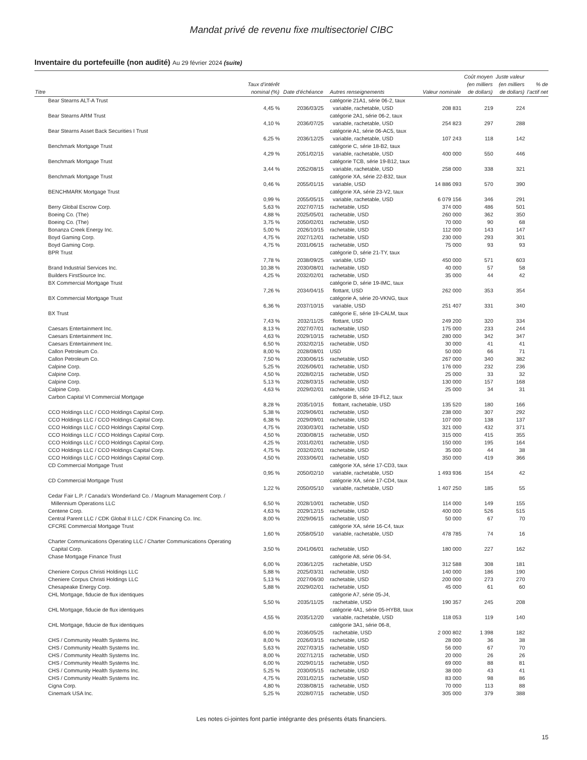Mandat privé de revenu fixe multisectoriel CIBC
Inventaire du portefeuille (non audité) Au 29 février 2024 (suite)
| Titre | Taux d’intérêt nominal (%) | Date d’échéance | Autres renseignements | Valeur nominale | Coût moyen (en milliers de dollars) | Juste valeur (en milliers de dollars) | % de l’actif net |
| --- | --- | --- | --- | --- | --- | --- | --- |
| Bear Stearns ALT-A Trust | 4,45 % | 2036/03/25 | catégorie 21A1, série 06-2, taux variable, rachetable, USD | 208 831 | 219 | 224 | |
| Bear Stearns ARM Trust | 4,10 % | 2036/07/25 | catégorie 2A1, série 06-2, taux variable, rachetable, USD | 254 823 | 297 | 288 | |
| Bear Stearns Asset Back Securities I Trust | 6,25 % | 2036/12/25 | catégorie A1, série 06-AC5, taux variable, rachetable, USD | 107 243 | 118 | 142 | |
| Benchmark Mortgage Trust | 4,29 % | 2051/02/15 | catégorie C, série 18-B2, taux variable, rachetable, USD | 400 000 | 550 | 446 | |
| Benchmark Mortgage Trust | 3,44 % | 2052/08/15 | catégorie TCB, série 19-B12, taux variable, rachetable, USD | 258 000 | 338 | 321 | |
| Benchmark Mortgage Trust | 0,46 % | 2055/01/15 | catégorie XA, série 22-B32, taux variable, USD | 14 886 093 | 570 | 390 | |
| BENCHMARK Mortgage Trust | 0,99 % | 2055/05/15 | catégorie XA, série 23-V2, taux variable, rachetable, USD | 6 079 156 | 346 | 291 | |
| Berry Global Escrow Corp. | 5,63 % | 2027/07/15 | rachetable, USD | 374 000 | 486 | 501 | |
| Boeing Co. (The) | 4,88 % | 2025/05/01 | rachetable, USD | 260 000 | 362 | 350 | |
| Boeing Co. (The) | 3,75 % | 2050/02/01 | rachetable, USD | 70 000 | 90 | 68 | |
| Bonanza Creek Energy Inc. | 5,00 % | 2026/10/15 | rachetable, USD | 112 000 | 143 | 147 | |
| Boyd Gaming Corp. | 4,75 % | 2027/12/01 | rachetable, USD | 230 000 | 293 | 301 | |
| Boyd Gaming Corp. | 4,75 % | 2031/06/15 | rachetable, USD | 75 000 | 93 | 93 | |
| BPR Trust | 7,78 % | 2038/09/25 | catégorie D, série 21-TY, taux variable, USD | 450 000 | 571 | 603 | |
| Brand Industrial Services Inc. | 10,38 % | 2030/08/01 | rachetable, USD | 40 000 | 57 | 58 | |
| Builders FirstSource Inc. | 4,25 % | 2032/02/01 | rachetable, USD | 35 000 | 44 | 42 | |
| BX Commercial Mortgage Trust | 7,26 % | 2034/04/15 | catégorie D, série 19-IMC, taux flottant, USD | 262 000 | 353 | 354 | |
| BX Commercial Mortgage Trust | 6,36 % | 2037/10/15 | catégorie A, série 20-VKNG, taux variable, USD | 251 407 | 331 | 340 | |
| BX Trust | 7,43 % | 2032/11/25 | catégorie E, série 19-CALM, taux flottant, USD | 249 200 | 320 | 334 | |
| Caesars Entertainment Inc. | 8,13 % | 2027/07/01 | rachetable, USD | 175 000 | 233 | 244 | |
| Caesars Entertainment Inc. | 4,63 % | 2029/10/15 | rachetable, USD | 280 000 | 342 | 347 | |
| Caesars Entertainment Inc. | 6,50 % | 2032/02/15 | rachetable, USD | 30 000 | 41 | 41 | |
| Callon Petroleum Co. | 8,00 % | 2028/08/01 | USD | 50 000 | 66 | 71 | |
| Callon Petroleum Co. | 7,50 % | 2030/06/15 | rachetable, USD | 267 000 | 340 | 382 | |
| Calpine Corp. | 5,25 % | 2026/06/01 | rachetable, USD | 176 000 | 232 | 236 | |
| Calpine Corp. | 4,50 % | 2028/02/15 | rachetable, USD | 25 000 | 33 | 32 | |
| Calpine Corp. | 5,13 % | 2028/03/15 | rachetable, USD | 130 000 | 157 | 168 | |
| Calpine Corp. | 4,63 % | 2029/02/01 | rachetable, USD | 25 000 | 34 | 31 | |
| Carbon Capital VI Commercial Mortgage | 8,28 % | 2035/10/15 | catégorie B, série 19-FL2, taux flottant, rachetable, USD | 135 520 | 180 | 166 | |
| CCO Holdings LLC / CCO Holdings Capital Corp. | 5,38 % | 2029/06/01 | rachetable, USD | 238 000 | 307 | 292 | |
| CCO Holdings LLC / CCO Holdings Capital Corp. | 6,38 % | 2029/09/01 | rachetable, USD | 107 000 | 138 | 137 | |
| CCO Holdings LLC / CCO Holdings Capital Corp. | 4,75 % | 2030/03/01 | rachetable, USD | 321 000 | 432 | 371 | |
| CCO Holdings LLC / CCO Holdings Capital Corp. | 4,50 % | 2030/08/15 | rachetable, USD | 315 000 | 415 | 355 | |
| CCO Holdings LLC / CCO Holdings Capital Corp. | 4,25 % | 2031/02/01 | rachetable, USD | 150 000 | 195 | 164 | |
| CCO Holdings LLC / CCO Holdings Capital Corp. | 4,75 % | 2032/02/01 | rachetable, USD | 35 000 | 44 | 38 | |
| CCO Holdings LLC / CCO Holdings Capital Corp. | 4,50 % | 2033/06/01 | rachetable, USD | 350 000 | 419 | 366 | |
| CD Commercial Mortgage Trust | 0,95 % | 2050/02/10 | catégorie XA, série 17-CD3, taux variable, rachetable, USD | 1 493 936 | 154 | 42 | |
| CD Commercial Mortgage Trust | 1,22 % | 2050/05/10 | catégorie XA, série 17-CD4, taux variable, rachetable, USD | 1 407 250 | 185 | 55 | |
| Cedar Fair L.P. / Canada’s Wonderland Co. / Magnum Management Corp. / Millennium Operations LLC | 6,50 % | 2028/10/01 | rachetable, USD | 114 000 | 149 | 155 | |
| Centene Corp. | 4,63 % | 2029/12/15 | rachetable, USD | 400 000 | 526 | 515 | |
| Central Parent LLC / CDK Global II LLC / CDK Financing Co. Inc. | 8,00 % | 2029/06/15 | rachetable, USD | 50 000 | 67 | 70 | |
| CFCRE Commercial Mortgage Trust | 1,60 % | 2058/05/10 | catégorie XA, série 16-C4, taux variable, rachetable, USD | 478 785 | 74 | 16 | |
| Charter Communications Operating LLC / Charter Communications Operating Capital Corp. | 3,50 % | 2041/06/01 | rachetable, USD | 180 000 | 227 | 162 | |
| Chase Mortgage Finance Trust | 6,00 % | 2036/12/25 | catégorie A8, série 06-S4, rachetable, USD | 312 588 | 308 | 181 | |
| Cheniere Corpus Christi Holdings LLC | 5,88 % | 2025/03/31 | rachetable, USD | 140 000 | 186 | 190 | |
| Cheniere Corpus Christi Holdings LLC | 5,13 % | 2027/06/30 | rachetable, USD | 200 000 | 273 | 270 | |
| Chesapeake Energy Corp. | 5,88 % | 2029/02/01 | rachetable, USD | 45 000 | 61 | 60 | |
| CHL Mortgage, fiducie de flux identiques | 5,50 % | 2035/11/25 | catégorie A7, série 05-J4, rachetable, USD | 190 357 | 245 | 208 | |
| CHL Mortgage, fiducie de flux identiques | 4,55 % | 2035/12/20 | catégorie 4A1, série 05-HYB8, taux variable, rachetable, USD | 118 053 | 119 | 140 | |
| CHL Mortgage, fiducie de flux identiques | 6,00 % | 2036/05/25 | catégorie 3A1, série 06-8, rachetable, USD | 2 000 802 | 1 398 | 182 | |
| CHS / Community Health Systems Inc. | 8,00 % | 2026/03/15 | rachetable, USD | 28 000 | 36 | 38 | |
| CHS / Community Health Systems Inc. | 5,63 % | 2027/03/15 | rachetable, USD | 56 000 | 67 | 70 | |
| CHS / Community Health Systems Inc. | 8,00 % | 2027/12/15 | rachetable, USD | 20 000 | 26 | 26 | |
| CHS / Community Health Systems Inc. | 6,00 % | 2029/01/15 | rachetable, USD | 69 000 | 88 | 81 | |
| CHS / Community Health Systems Inc. | 5,25 % | 2030/05/15 | rachetable, USD | 38 000 | 43 | 41 | |
| CHS / Community Health Systems Inc. | 4,75 % | 2031/02/15 | rachetable, USD | 83 000 | 98 | 86 | |
| Cigna Corp. | 4,80 % | 2038/08/15 | rachetable, USD | 70 000 | 113 | 88 | |
| Cinemark USA Inc. | 5,25 % | 2028/07/15 | rachetable, USD | 305 000 | 379 | 388 | |
Les notes ci-jointes font partie intégrante des présents états financiers.
15